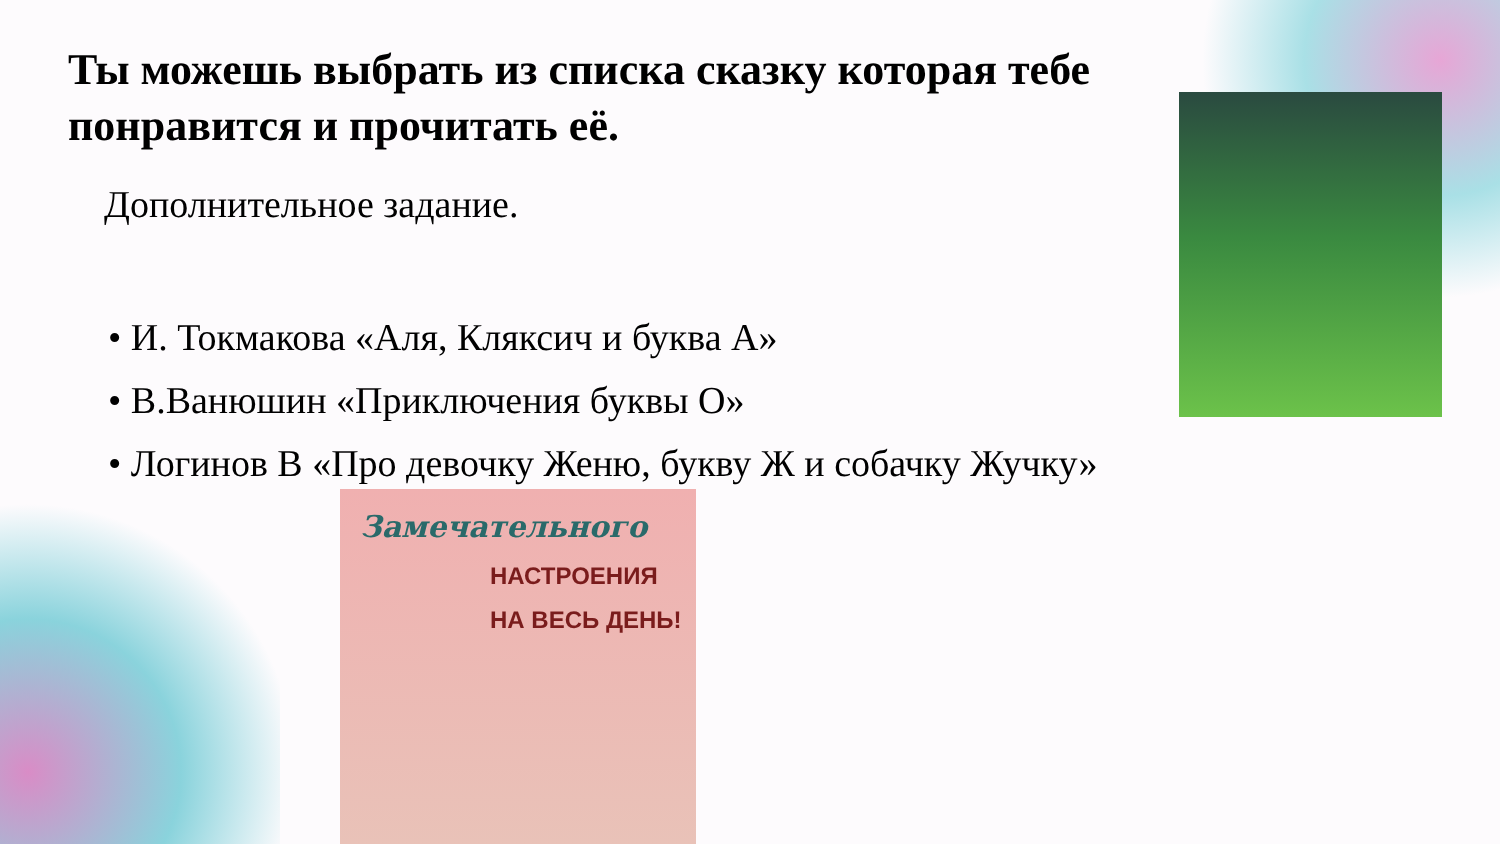Ты можешь выбрать из списка сказку которая тебе понравится и прочитать её.
Дополнительное задание.
• И. Токмакова «Аля, Кляксич и буква А»
• В.Ванюшин «Приключения буквы О»
• Логинов В «Про девочку Женю, букву Ж и собачку Жучку»
Замечательного
НАСТРОЕНИЯ
НА ВЕСЬ ДЕНЬ!